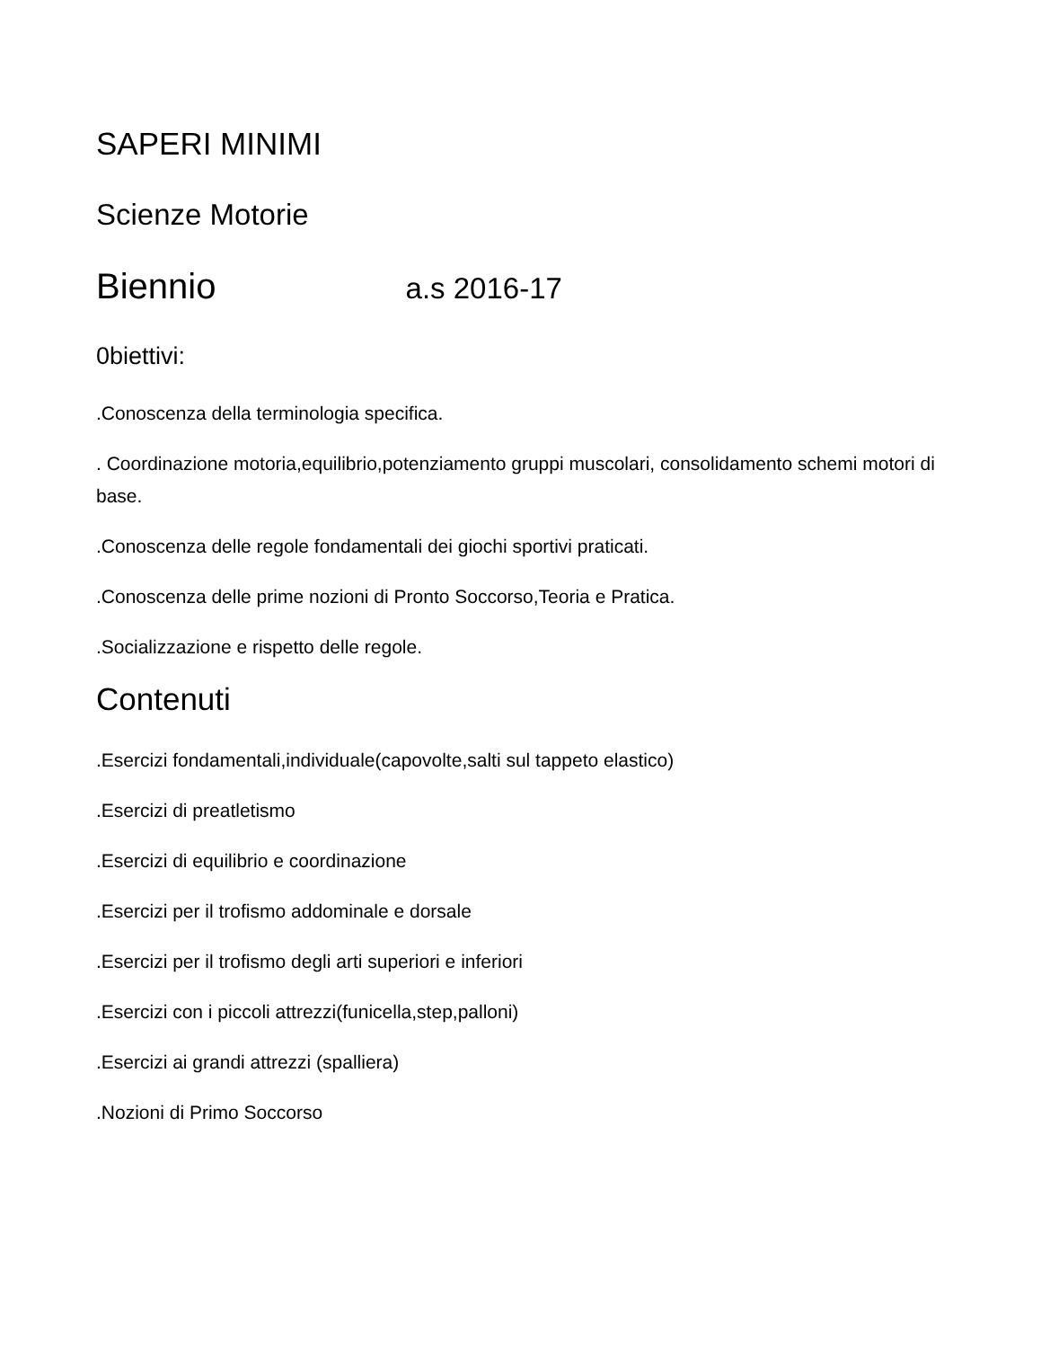SAPERI MINIMI
Scienze Motorie
Biennio a.s 2016-17
0biettivi:
.Conoscenza della terminologia specifica.
. Coordinazione motoria,equilibrio,potenziamento gruppi muscolari, consolidamento schemi motori di base.
.Conoscenza delle regole fondamentali dei giochi sportivi praticati.
.Conoscenza delle prime nozioni di Pronto Soccorso,Teoria e Pratica.
.Socializzazione e rispetto delle regole.
Contenuti
.Esercizi fondamentali,individuale(capovolte,salti sul tappeto elastico)
.Esercizi di preatletismo
.Esercizi di equilibrio e coordinazione
.Esercizi per il trofismo addominale e dorsale
.Esercizi per il trofismo degli arti superiori e inferiori
.Esercizi con i piccoli attrezzi(funicella,step,palloni)
.Esercizi ai grandi attrezzi (spalliera)
.Nozioni di Primo Soccorso